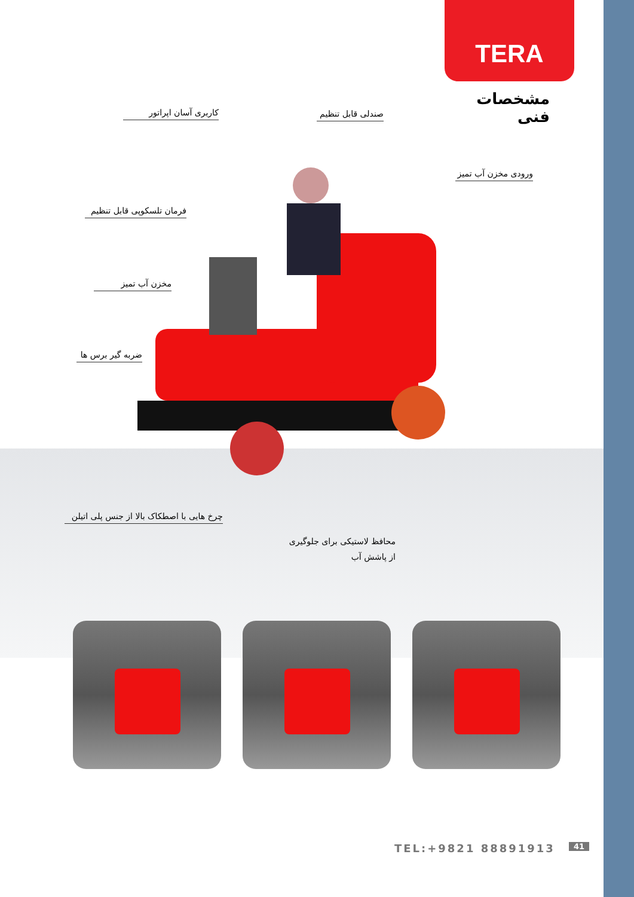TERA
مشخصات فنی
کاربری آسان اپراتور
صندلی قابل تنظیم
ورودی مخزن آب تمیز
فرمان تلسکوپی قابل تنظیم
مخزن آب تمیز
ضربه گیر برس ها
چرخ هایی با اصطکاک بالا از جنس پلی اتیلن
محافظ لاستیکی برای جلوگیری از پاشش آب
TEL:+9821 88891913 41